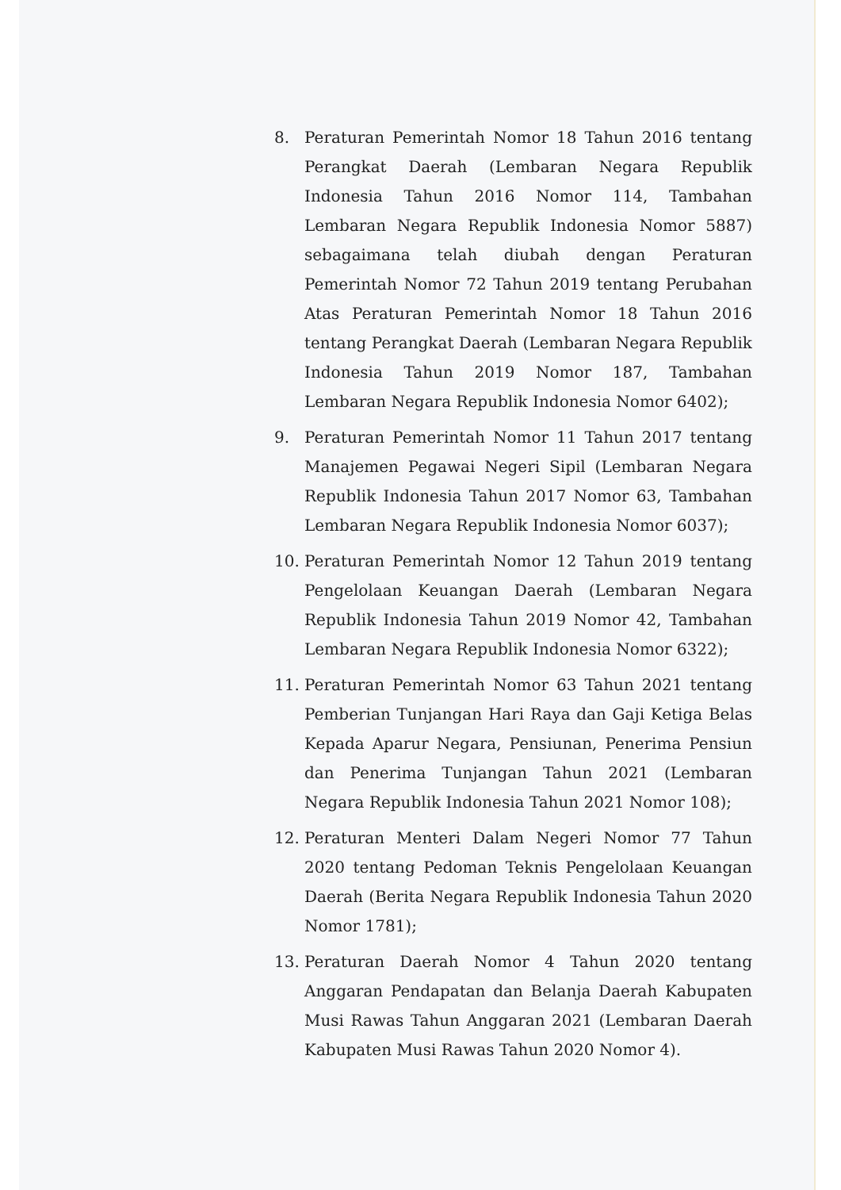8. Peraturan Pemerintah Nomor 18 Tahun 2016 tentang Perangkat Daerah (Lembaran Negara Republik Indonesia Tahun 2016 Nomor 114, Tambahan Lembaran Negara Republik Indonesia Nomor 5887) sebagaimana telah diubah dengan Peraturan Pemerintah Nomor 72 Tahun 2019 tentang Perubahan Atas Peraturan Pemerintah Nomor 18 Tahun 2016 tentang Perangkat Daerah (Lembaran Negara Republik Indonesia Tahun 2019 Nomor 187, Tambahan Lembaran Negara Republik Indonesia Nomor 6402);
9. Peraturan Pemerintah Nomor 11 Tahun 2017 tentang Manajemen Pegawai Negeri Sipil (Lembaran Negara Republik Indonesia Tahun 2017 Nomor 63, Tambahan Lembaran Negara Republik Indonesia Nomor 6037);
10. Peraturan Pemerintah Nomor 12 Tahun 2019 tentang Pengelolaan Keuangan Daerah (Lembaran Negara Republik Indonesia Tahun 2019 Nomor 42, Tambahan Lembaran Negara Republik Indonesia Nomor 6322);
11. Peraturan Pemerintah Nomor 63 Tahun 2021 tentang Pemberian Tunjangan Hari Raya dan Gaji Ketiga Belas Kepada Aparur Negara, Pensiunan, Penerima Pensiun dan Penerima Tunjangan Tahun 2021 (Lembaran Negara Republik Indonesia Tahun 2021 Nomor 108);
12. Peraturan Menteri Dalam Negeri Nomor 77 Tahun 2020 tentang Pedoman Teknis Pengelolaan Keuangan Daerah (Berita Negara Republik Indonesia Tahun 2020 Nomor 1781);
13. Peraturan Daerah Nomor 4 Tahun 2020 tentang Anggaran Pendapatan dan Belanja Daerah Kabupaten Musi Rawas Tahun Anggaran 2021 (Lembaran Daerah Kabupaten Musi Rawas Tahun 2020 Nomor 4).